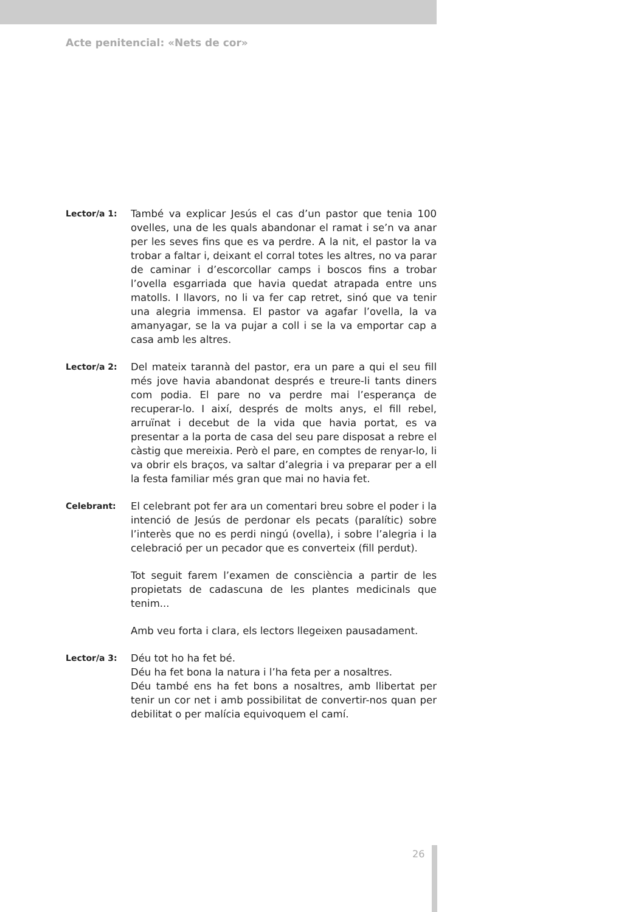Acte penitencial: «Nets de cor»
Lector/a 1:
També va explicar Jesús el cas d’un pastor que tenia 100 ovelles, una de les quals abandonar el ramat i se’n va anar per les seves fins que es va perdre. A la nit, el pastor la va trobar a faltar i, deixant el corral totes les altres, no va parar de caminar i d’escorcollar camps i boscos fins a trobar l’ovella esgarriada que havia quedat atrapada entre uns matolls. I llavors, no li va fer cap retret, sinó que va tenir una alegria immensa. El pastor va agafar l’ovella, la va amanyagar, se la va pujar a coll i se la va emportar cap a casa amb les altres.
Lector/a 2:
Del mateix tarannà del pastor, era un pare a qui el seu fill més jove havia abandonat després e treure-li tants diners com podia. El pare no va perdre mai l’esperança de recuperar-lo. I així, després de molts anys, el fill rebel, arruïnat i decebut de la vida que havia portat, es va presentar a la porta de casa del seu pare disposat a rebre el càstig que mereixia. Però el pare, en comptes de renyar-lo, li va obrir els braços, va saltar d’alegria i va preparar per a ell la festa familiar més gran que mai no havia fet.
Celebrant:
El celebrant pot fer ara un comentari breu sobre el poder i la intenció de Jesús de perdonar els pecats (paralític) sobre l’interès que no es perdi ningú (ovella), i sobre l’alegria i la celebració per un pecador que es converteix (fill perdut).
Tot seguit farem l’examen de consciència a partir de les propietats de cadascuna de les plantes medicinals que tenim...
Amb veu forta i clara, els lectors llegeixen pausadament.
Lector/a 3:
Déu tot ho ha fet bé.
Déu ha fet bona la natura i l’ha feta per a nosaltres.
Déu també ens ha fet bons a nosaltres, amb llibertat per tenir un cor net i amb possibilitat de convertir-nos quan per debilitat o per malícia equivoquem el camí.
26